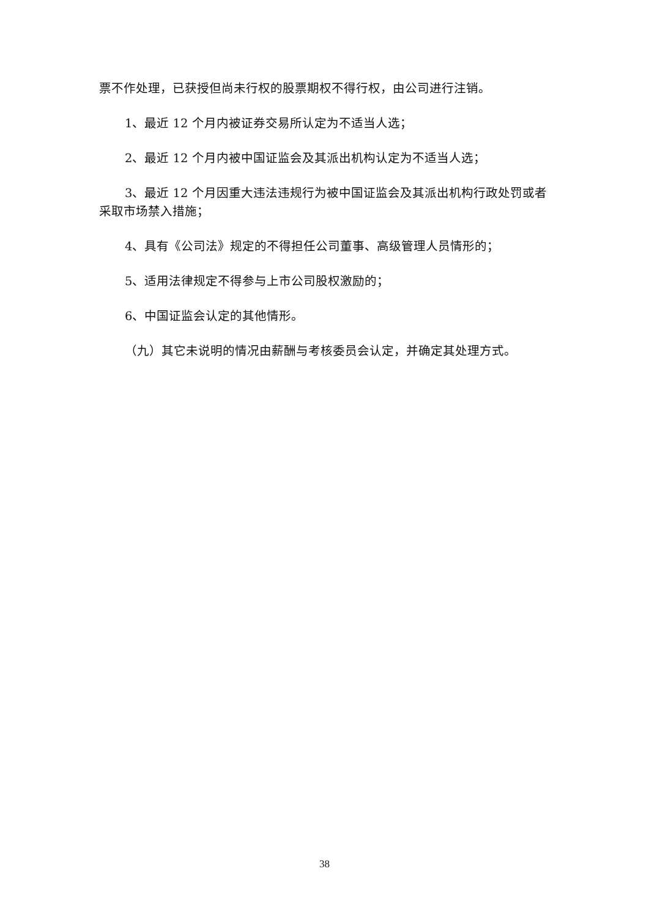票不作处理，已获授但尚未行权的股票期权不得行权，由公司进行注销。
1、最近 12 个月内被证券交易所认定为不适当人选；
2、最近 12 个月内被中国证监会及其派出机构认定为不适当人选；
3、最近 12 个月因重大违法违规行为被中国证监会及其派出机构行政处罚或者采取市场禁入措施；
4、具有《公司法》规定的不得担任公司董事、高级管理人员情形的；
5、适用法律规定不得参与上市公司股权激励的；
6、中国证监会认定的其他情形。
（九）其它未说明的情况由薪酬与考核委员会认定，并确定其处理方式。
38